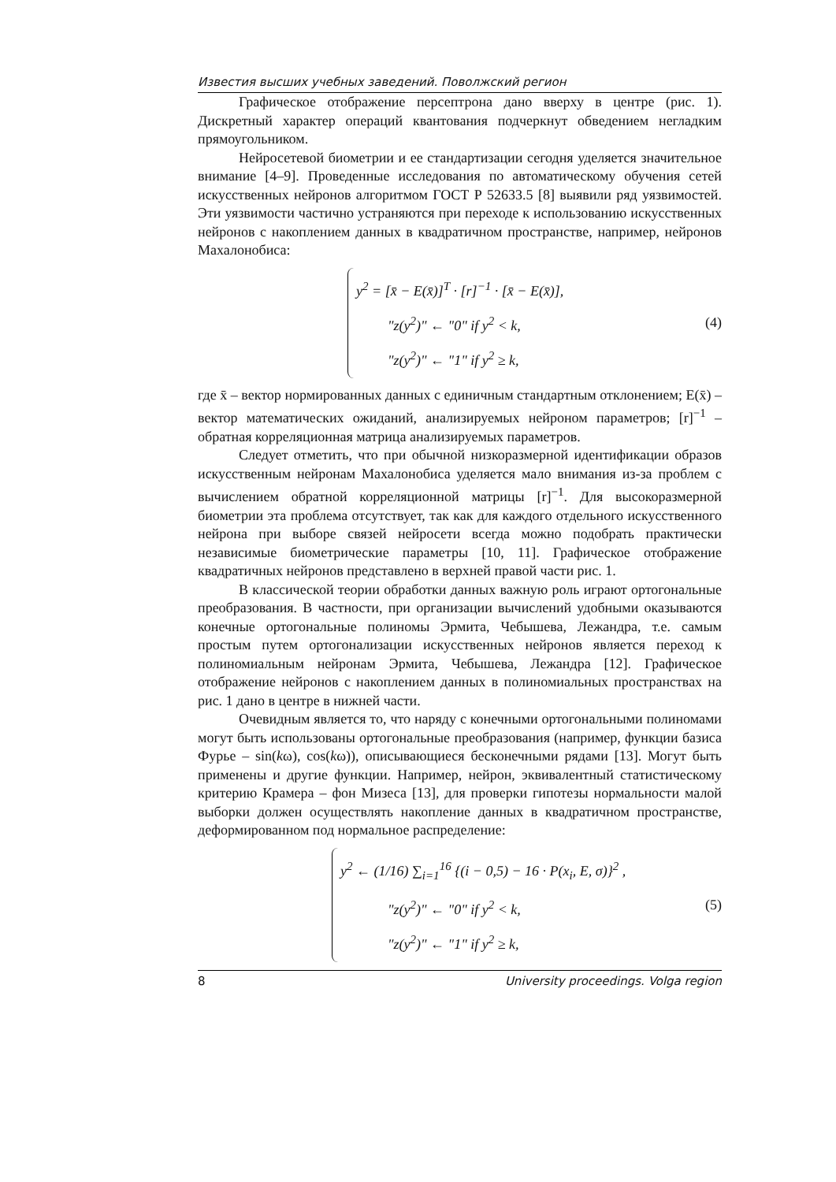Известия высших учебных заведений. Поволжский регион
Графическое отображение персептрона дано вверху в центре (рис. 1). Дискретный характер операций квантования подчеркнут обведением негладким прямоугольником.
Нейросетевой биометрии и ее стандартизации сегодня уделяется значительное внимание [4–9]. Проведенные исследования по автоматическому обучения сетей искусственных нейронов алгоритмом ГОСТ Р 52633.5 [8] выявили ряд уязвимостей. Эти уязвимости частично устраняются при переходе к использованию искусственных нейронов с накоплением данных в квадратичном пространстве, например, нейронов Махалонобиса:
y<sup>2</sup> = [x̄ − E(x̄)]<sup>T</sup> · [r]<sup>−1</sup> · [x̄ − E(x̄)],
"z(y<sup>2</sup>)" ← "0" if y<sup>2</sup> < k,
"z(y<sup>2</sup>)" ← "1" if y<sup>2</sup> ≥ k,
(4)
где x̄ – вектор нормированных данных с единичным стандартным отклонением; E(x̄) – вектор математических ожиданий, анализируемых нейроном параметров; [r]<sup>−1</sup> – обратная корреляционная матрица анализируемых параметров.
Следует отметить, что при обычной низкоразмерной идентификации образов искусственным нейронам Махалонобиса уделяется мало внимания из-за проблем с вычислением обратной корреляционной матрицы [r]<sup>−1</sup>. Для высокоразмерной биометрии эта проблема отсутствует, так как для каждого отдельного искусственного нейрона при выборе связей нейросети всегда можно подобрать практически независимые биометрические параметры [10, 11]. Графическое отображение квадратичных нейронов представлено в верхней правой части рис. 1.
В классической теории обработки данных важную роль играют ортогональные преобразования. В частности, при организации вычислений удобными оказываются конечные ортогональные полиномы Эрмита, Чебышева, Лежандра, т.е. самым простым путем ортогонализации искусственных нейронов является переход к полиномиальным нейронам Эрмита, Чебышева, Лежандра [12]. Графическое отображение нейронов с накоплением данных в полиномиальных пространствах на рис. 1 дано в центре в нижней части.
Очевидным является то, что наряду с конечными ортогональными полиномами могут быть использованы ортогональные преобразования (например, функции базиса Фурье – sin(kω), cos(kω)), описывающиеся бесконечными рядами [13]. Могут быть применены и другие функции. Например, нейрон, эквивалентный статистическому критерию Крамера – фон Мизеса [13], для проверки гипотезы нормальности малой выборки должен осуществлять накопление данных в квадратичном пространстве, деформированном под нормальное распределение:
y<sup>2</sup> ← (1/16) ∑<sub>i=1</sub><sup>16</sup> {(i − 0,5) − 16 · P(x<sub>i</sub>, E, σ)}<sup>2</sup> ,
"z(y<sup>2</sup>)" ← "0" if y<sup>2</sup> < k,
"z(y<sup>2</sup>)" ← "1" if y<sup>2</sup> ≥ k,
(5)
8 University proceedings. Volga region